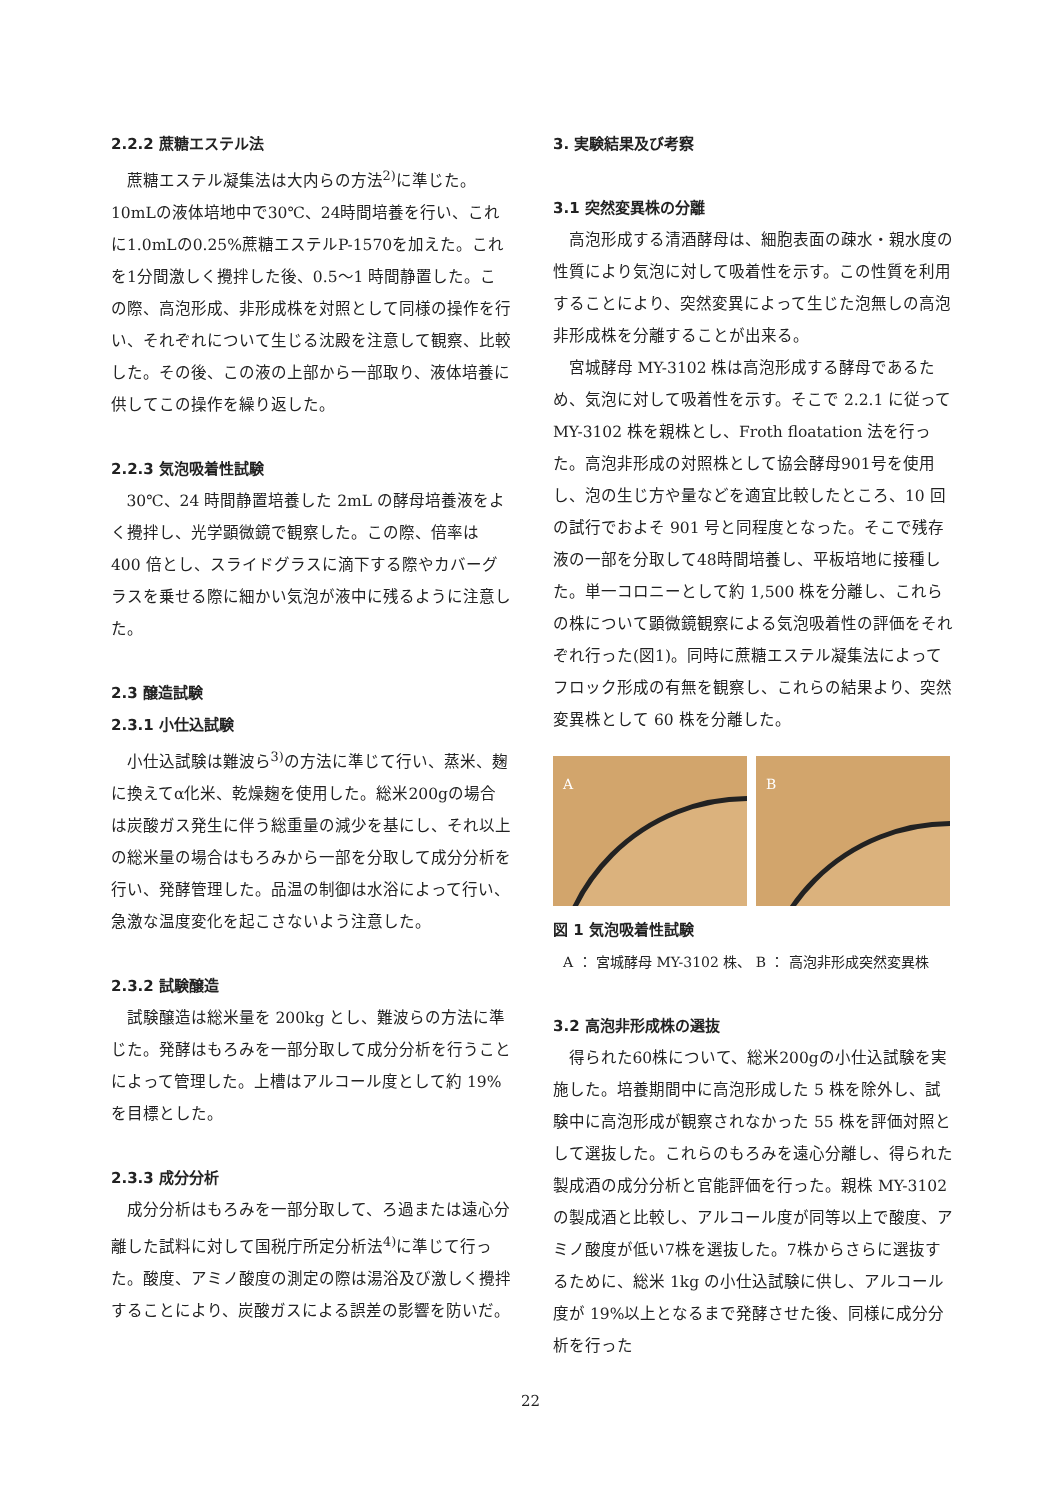2.2.2 蔗糖エステル法
蔗糖エステル凝集法は大内らの方法<sup>2)</sup>に準じた。10mLの液体培地中で30℃、24時間培養を行い、これに1.0mLの0.25%蔗糖エステルP-1570を加えた。これを1分間激しく攪拌した後、0.5〜1 時間静置した。この際、高泡形成、非形成株を対照として同様の操作を行い、それぞれについて生じる沈殿を注意して観察、比較した。その後、この液の上部から一部取り、液体培養に供してこの操作を繰り返した。
2.2.3 気泡吸着性試験
30℃、24 時間静置培養した 2mL の酵母培養液をよく攪拌し、光学顕微鏡で観察した。この際、倍率は 400 倍とし、スライドグラスに滴下する際やカバーグラスを乗せる際に細かい気泡が液中に残るように注意した。
2.3 醸造試験
2.3.1 小仕込試験
小仕込試験は難波ら<sup>3)</sup>の方法に準じて行い、蒸米、麹に換えてα化米、乾燥麹を使用した。総米200gの場合は炭酸ガス発生に伴う総重量の減少を基にし、それ以上の総米量の場合はもろみから一部を分取して成分分析を行い、発酵管理した。品温の制御は水浴によって行い、急激な温度変化を起こさないよう注意した。
2.3.2 試験醸造
試験醸造は総米量を 200kg とし、難波らの方法に準じた。発酵はもろみを一部分取して成分分析を行うことによって管理した。上槽はアルコール度として約 19%を目標とした。
2.3.3 成分分析
成分分析はもろみを一部分取して、ろ過または遠心分離した試料に対して国税庁所定分析法<sup>4)</sup>に準じて行った。酸度、アミノ酸度の測定の際は湯浴及び激しく攪拌することにより、炭酸ガスによる誤差の影響を防いだ。
3. 実験結果及び考察
3.1 突然変異株の分離
高泡形成する清酒酵母は、細胞表面の疎水・親水度の性質により気泡に対して吸着性を示す。この性質を利用することにより、突然変異によって生じた泡無しの高泡非形成株を分離することが出来る。
宮城酵母 MY-3102 株は高泡形成する酵母であるため、気泡に対して吸着性を示す。そこで 2.2.1 に従って MY-3102 株を親株とし、Froth floatation 法を行った。高泡非形成の対照株として協会酵母901号を使用し、泡の生じ方や量などを適宜比較したところ、10 回の試行でおよそ 901 号と同程度となった。そこで残存液の一部を分取して48時間培養し、平板培地に接種した。単一コロニーとして約 1,500 株を分離し、これらの株について顕微鏡観察による気泡吸着性の評価をそれぞれ行った(図1)。同時に蔗糖エステル凝集法によってフロック形成の有無を観察し、これらの結果より、突然変異株として 60 株を分離した。
A B
図 1 気泡吸着性試験
A ： 宮城酵母 MY-3102 株、 B ： 高泡非形成突然変異株
3.2 高泡非形成株の選抜
得られた60株について、総米200gの小仕込試験を実施した。培養期間中に高泡形成した 5 株を除外し、試験中に高泡形成が観察されなかった 55 株を評価対照として選抜した。これらのもろみを遠心分離し、得られた製成酒の成分分析と官能評価を行った。親株 MY-3102 の製成酒と比較し、アルコール度が同等以上で酸度、アミノ酸度が低い7株を選抜した。7株からさらに選抜するために、総米 1kg の小仕込試験に供し、アルコール度が 19%以上となるまで発酵させた後、同様に成分分析を行った
22